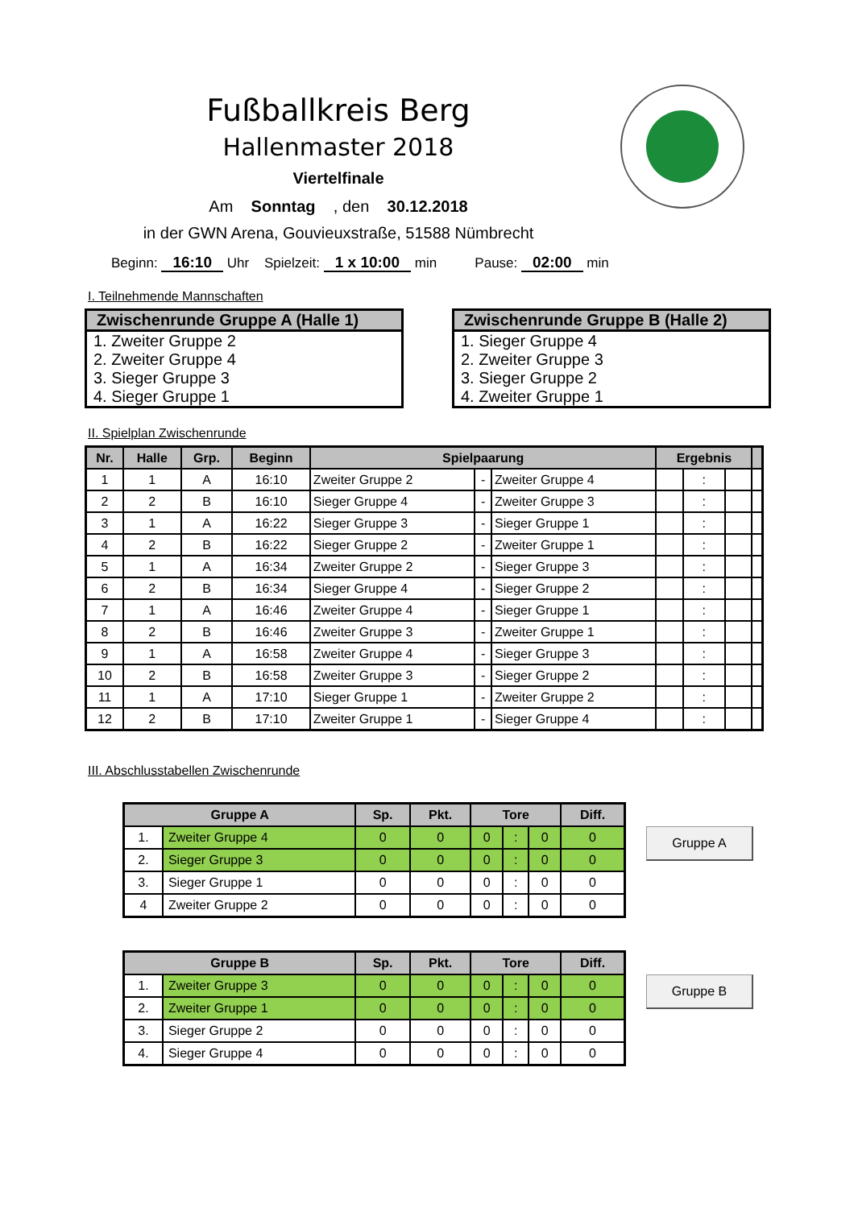Fußballkreis Berg
Hallenmaster 2018
Viertelfinale
Am Sonntag , den 30.12.2018
in der GWN Arena, Gouvieuxstraße, 51588 Nümbrecht
Beginn: 16:10 Uhr Spielzeit: 1 x 10:00 min Pause: 02:00 min
I. Teilnehmende Mannschaften
Zwischenrunde Gruppe A (Halle 1)
1. Zweiter Gruppe 2
2. Zweiter Gruppe 4
3. Sieger Gruppe 3
4. Sieger Gruppe 1
Zwischenrunde Gruppe B (Halle 2)
1. Sieger Gruppe 4
2. Zweiter Gruppe 3
3. Sieger Gruppe 2
4. Zweiter Gruppe 1
II. Spielplan Zwischenrunde
| Nr. | Halle | Grp. | Beginn | Spielpaarung | | | Ergebnis | | | |
| --- | --- | --- | --- | --- | --- | --- | --- | --- | --- | --- |
| 1 | 1 | A | 16:10 | Zweiter Gruppe 2 | - | Zweiter Gruppe 4 | | : | | |
| 2 | 2 | B | 16:10 | Sieger Gruppe 4 | - | Zweiter Gruppe 3 | | : | | |
| 3 | 1 | A | 16:22 | Sieger Gruppe 3 | - | Sieger Gruppe 1 | | : | | |
| 4 | 2 | B | 16:22 | Sieger Gruppe 2 | - | Zweiter Gruppe 1 | | : | | |
| 5 | 1 | A | 16:34 | Zweiter Gruppe 2 | - | Sieger Gruppe 3 | | : | | |
| 6 | 2 | B | 16:34 | Sieger Gruppe 4 | - | Sieger Gruppe 2 | | : | | |
| 7 | 1 | A | 16:46 | Zweiter Gruppe 4 | - | Sieger Gruppe 1 | | : | | |
| 8 | 2 | B | 16:46 | Zweiter Gruppe 3 | - | Zweiter Gruppe 1 | | : | | |
| 9 | 1 | A | 16:58 | Zweiter Gruppe 4 | - | Sieger Gruppe 3 | | : | | |
| 10 | 2 | B | 16:58 | Zweiter Gruppe 3 | - | Sieger Gruppe 2 | | : | | |
| 11 | 1 | A | 17:10 | Sieger Gruppe 1 | - | Zweiter Gruppe 2 | | : | | |
| 12 | 2 | B | 17:10 | Zweiter Gruppe 1 | - | Sieger Gruppe 4 | | : | | |
III. Abschlusstabellen Zwischenrunde
| Gruppe A | | Sp. | Pkt. | Tore | | | Diff. |
| --- | --- | --- | --- | --- | --- | --- | --- |
| 1. | Zweiter Gruppe 4 | 0 | 0 | 0 | : | 0 | 0 |
| 2. | Sieger Gruppe 3 | 0 | 0 | 0 | : | 0 | 0 |
| 3. | Sieger Gruppe 1 | 0 | 0 | 0 | : | 0 | 0 |
| 4 | Zweiter Gruppe 2 | 0 | 0 | 0 | : | 0 | 0 |
Gruppe A
| Gruppe B | | Sp. | Pkt. | Tore | | | Diff. |
| --- | --- | --- | --- | --- | --- | --- | --- |
| 1. | Zweiter Gruppe 3 | 0 | 0 | 0 | : | 0 | 0 |
| 2. | Zweiter Gruppe 1 | 0 | 0 | 0 | : | 0 | 0 |
| 3. | Sieger Gruppe 2 | 0 | 0 | 0 | : | 0 | 0 |
| 4. | Sieger Gruppe 4 | 0 | 0 | 0 | : | 0 | 0 |
Gruppe B